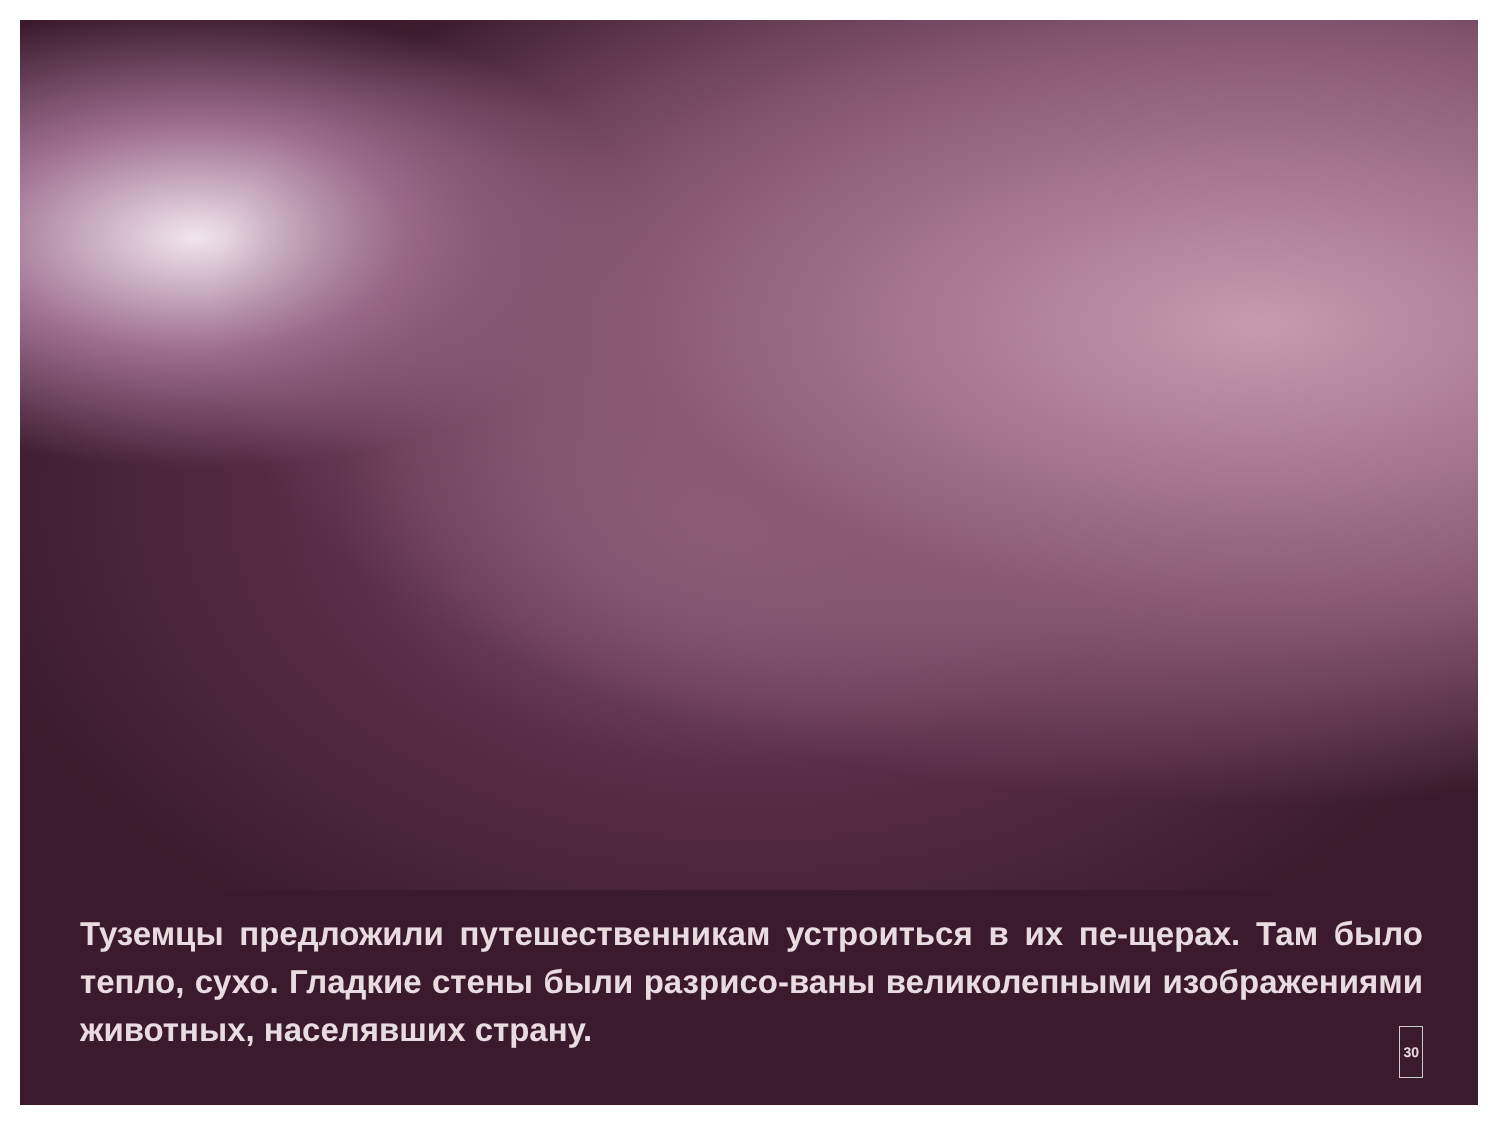Туземцы предложили путешественникам устроиться в их пе-щерах. Там было тепло, сухо. Гладкие стены были разрисо-ваны великолепными изображениями животных, населявших страну. 30